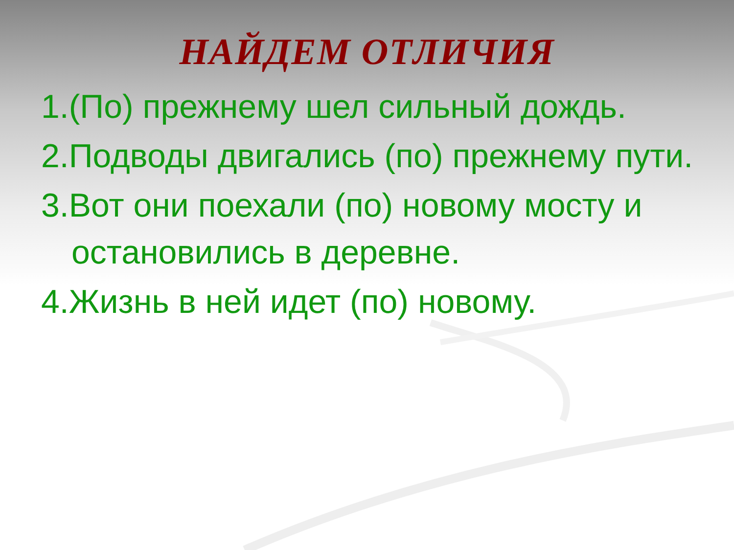НАЙДЕМ ОТЛИЧИЯ
1.(По) прежнему шел сильный дождь.
2.Подводы двигались (по) прежнему пути.
3.Вот они поехали (по) новому мосту и остановились в деревне.
4.Жизнь в ней идет (по) новому.